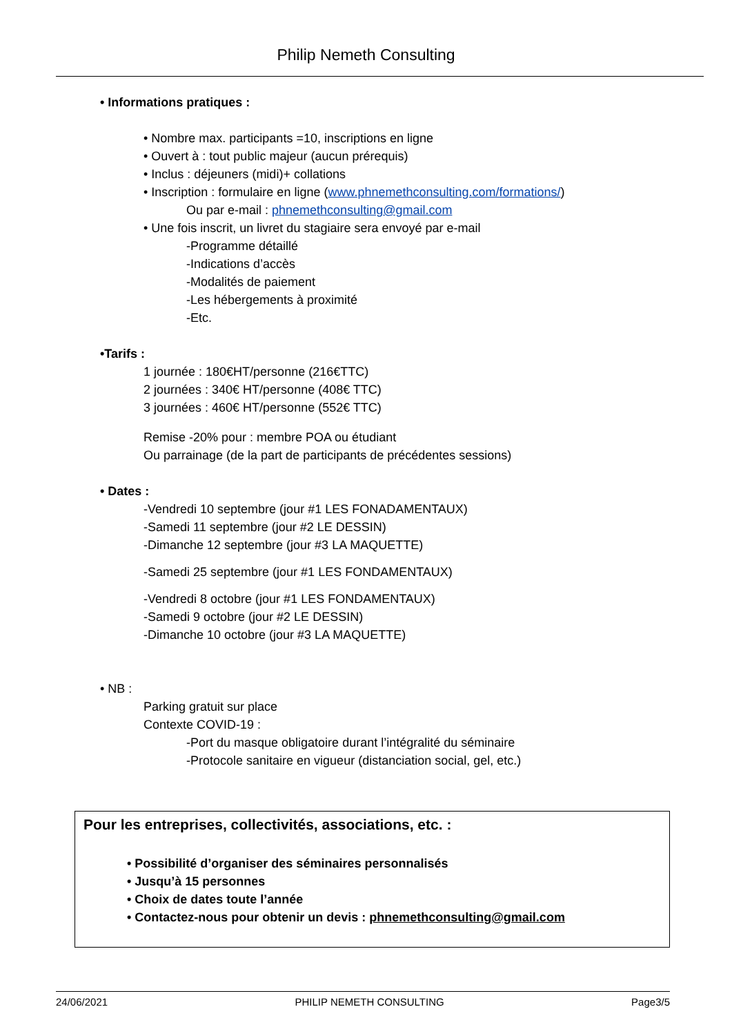Philip Nemeth Consulting
• Informations pratiques :
• Nombre max. participants =10, inscriptions en ligne
• Ouvert à : tout public majeur (aucun prérequis)
• Inclus : déjeuners (midi)+ collations
• Inscription : formulaire en ligne (www.phnemethconsulting.com/formations/)
Ou par e-mail : phnemethconsulting@gmail.com
• Une fois inscrit, un livret du stagiaire sera envoyé par e-mail
-Programme détaillé
-Indications d’accès
-Modalités de paiement
-Les hébergements à proximité
-Etc.
•Tarifs :
1 journée : 180€HT/personne (216€TTC)
2 journées : 340€ HT/personne (408€ TTC)
3 journées : 460€ HT/personne (552€ TTC)
Remise -20% pour : membre POA ou étudiant
Ou parrainage (de la part de participants de précédentes sessions)
• Dates :
-Vendredi 10 septembre (jour #1 LES FONADAMENTAUX)
-Samedi 11 septembre (jour #2 LE DESSIN)
-Dimanche 12 septembre (jour #3 LA MAQUETTE)
-Samedi 25 septembre (jour #1 LES FONDAMENTAUX)
-Vendredi 8 octobre (jour #1 LES FONDAMENTAUX)
-Samedi 9 octobre (jour #2 LE DESSIN)
-Dimanche 10 octobre (jour #3 LA MAQUETTE)
• NB :
Parking gratuit sur place
Contexte COVID-19 :
-Port du masque obligatoire durant l’intégralité du séminaire
-Protocole sanitaire en vigueur (distanciation social, gel, etc.)
Pour les entreprises, collectivités, associations, etc. :
• Possibilité d’organiser des séminaires personnalisés
• Jusqu’à 15 personnes
• Choix de dates toute l’année
• Contactez-nous pour obtenir un devis : phnemethconsulting@gmail.com
24/06/2021 PHILIP NEMETH CONSULTING Page3/5